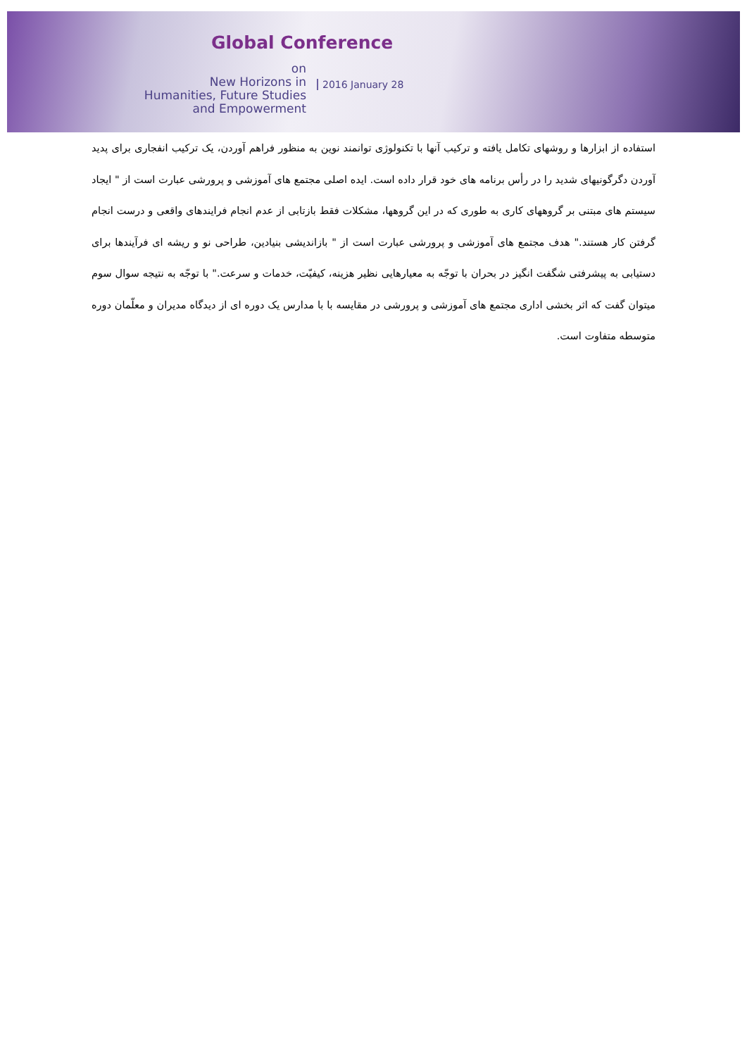Global Conference
on
New Horizons in
Humanities, Future Studies
and Empowerment
2016 January 28
استفاده از ابزارها و روشهای تکامل یافته و ترکیب آنها با تکنولوژی توانمند نوین به منظور فراهم آوردن، یک ترکیب انفجاری برای پدید آوردن دگرگونیهای شدید را در رأس برنامه های خود قرار داده است. ایده اصلی مجتمع های آموزشی و پرورشی عبارت است از " ایجاد سیستم های مبتنی بر گروههای کاری به طوری که در این گروهها، مشکلات فقط بازتابی از عدم انجام فرایندهای واقعی و درست انجام گرفتن کار هستند." هدف مجتمع های آموزشی و پرورشی عبارت است از " بازاندیشی بنیادین، طراحی نو و ریشه ای فرآیندها برای دستیابی به پیشرفتی شگفت انگیز در بحران با توجّه به معیارهایی نظیر هزینه، کیفیّت، خدمات و سرعت." با توجّه به نتیجه سوال سوم میتوان گفت که اثر بخشی اداری مجتمع های آموزشی و پرورشی در مقایسه با با مدارس یک دوره ای از دیدگاه مدیران و معلّمان دوره متوسطه متفاوت است.